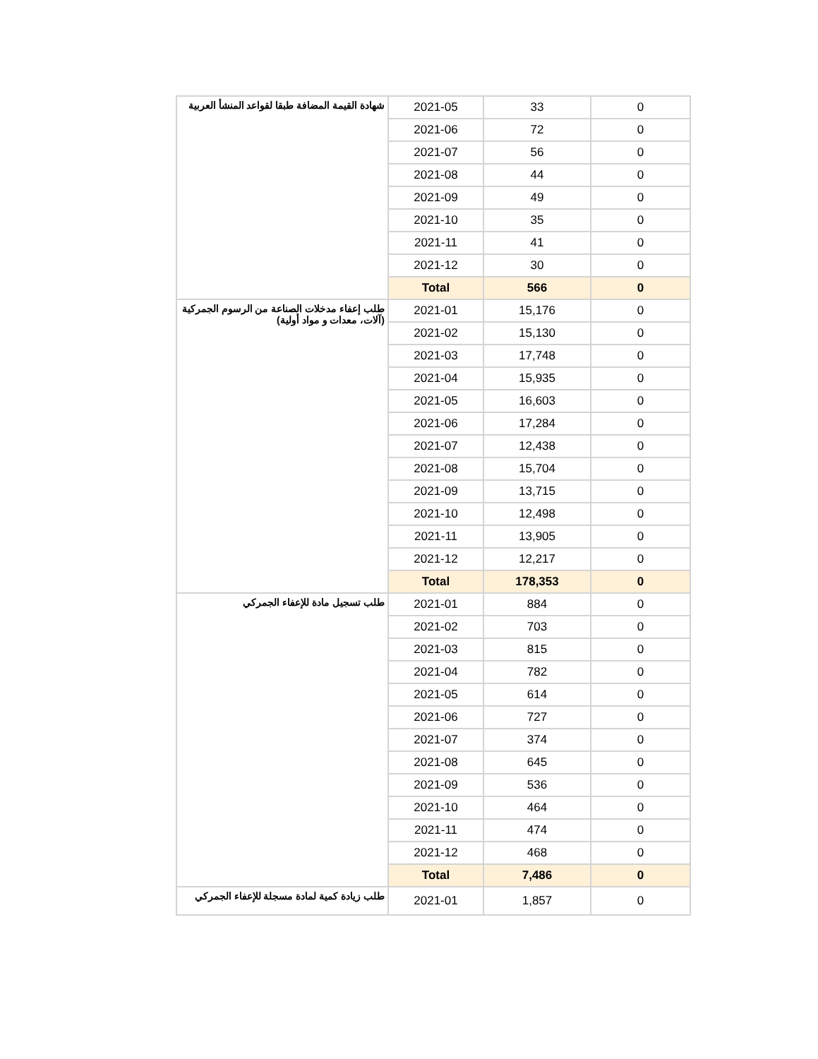| شهادة القيمة المضافة طبقا لقواعد المنشأ العربية | 2021-05 | 33 | 0 |
| | 2021-06 | 72 | 0 |
| | 2021-07 | 56 | 0 |
| | 2021-08 | 44 | 0 |
| | 2021-09 | 49 | 0 |
| | 2021-10 | 35 | 0 |
| | 2021-11 | 41 | 0 |
| | 2021-12 | 30 | 0 |
| | Total | 566 | 0 |
| طلب إعفاء مدخلات الصناعة من الرسوم الجمركية (آلات، معدات و مواد أولية) | 2021-01 | 15,176 | 0 |
| | 2021-02 | 15,130 | 0 |
| | 2021-03 | 17,748 | 0 |
| | 2021-04 | 15,935 | 0 |
| | 2021-05 | 16,603 | 0 |
| | 2021-06 | 17,284 | 0 |
| | 2021-07 | 12,438 | 0 |
| | 2021-08 | 15,704 | 0 |
| | 2021-09 | 13,715 | 0 |
| | 2021-10 | 12,498 | 0 |
| | 2021-11 | 13,905 | 0 |
| | 2021-12 | 12,217 | 0 |
| | Total | 178,353 | 0 |
| طلب تسجيل مادة للإعفاء الجمركي | 2021-01 | 884 | 0 |
| | 2021-02 | 703 | 0 |
| | 2021-03 | 815 | 0 |
| | 2021-04 | 782 | 0 |
| | 2021-05 | 614 | 0 |
| | 2021-06 | 727 | 0 |
| | 2021-07 | 374 | 0 |
| | 2021-08 | 645 | 0 |
| | 2021-09 | 536 | 0 |
| | 2021-10 | 464 | 0 |
| | 2021-11 | 474 | 0 |
| | 2021-12 | 468 | 0 |
| | Total | 7,486 | 0 |
| طلب زيادة كمية لمادة مسجلة للإعفاء الجمركي | 2021-01 | 1,857 | 0 |